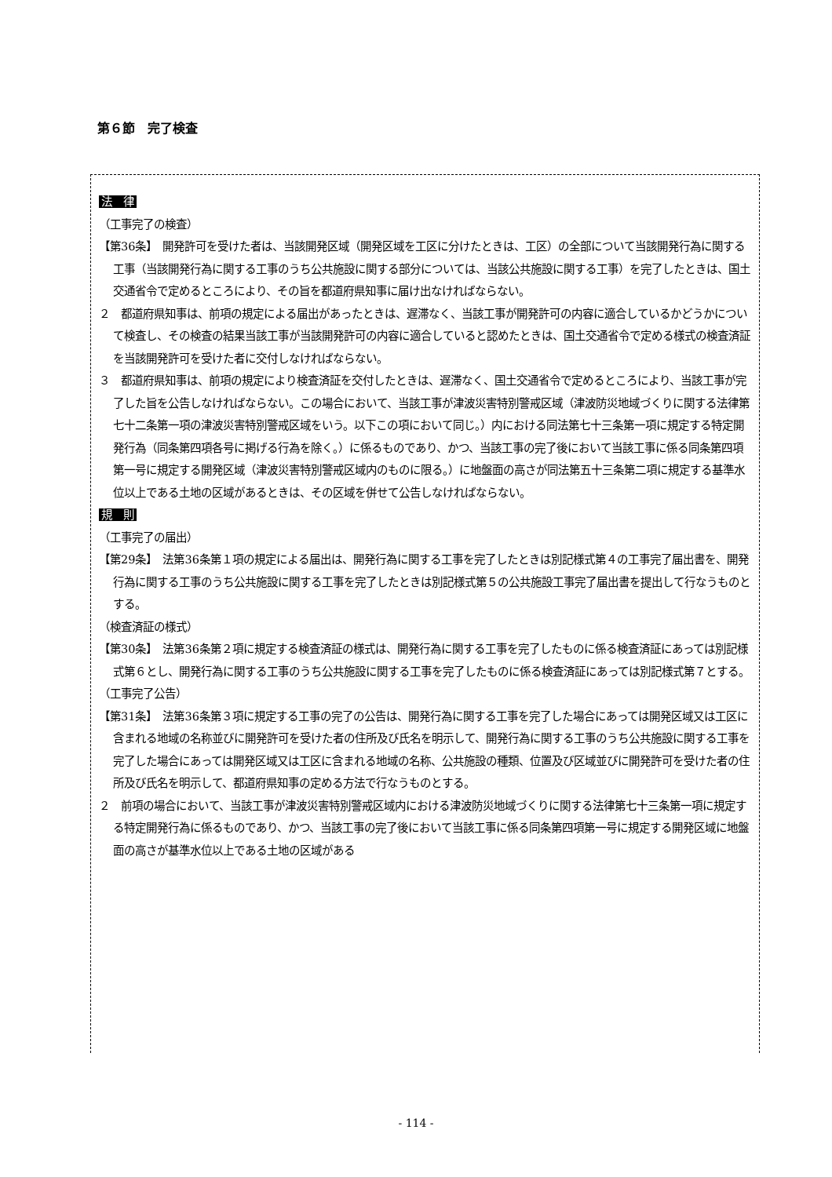第６節　完了検査
法　律
（工事完了の検査）
【第36条】　開発許可を受けた者は、当該開発区域（開発区域を工区に分けたときは、工区）の全部について当該開発行為に関する工事（当該開発行為に関する工事のうち公共施設に関する部分については、当該公共施設に関する工事）を完了したときは、国土交通省令で定めるところにより、その旨を都道府県知事に届け出なければならない。
２　都道府県知事は、前項の規定による届出があったときは、遅滞なく、当該工事が開発許可の内容に適合しているかどうかについて検査し、その検査の結果当該工事が当該開発許可の内容に適合していると認めたときは、国土交通省令で定める様式の検査済証を当該開発許可を受けた者に交付しなければならない。
３　都道府県知事は、前項の規定により検査済証を交付したときは、遅滞なく、国土交通省令で定めるところにより、当該工事が完了した旨を公告しなければならない。この場合において、当該工事が津波災害特別警戒区域（津波防災地域づくりに関する法律第七十二条第一項の津波災害特別警戒区域をいう。以下この項において同じ。）内における同法第七十三条第一項に規定する特定開発行為（同条第四項各号に掲げる行為を除く。）に係るものであり、かつ、当該工事の完了後において当該工事に係る同条第四項第一号に規定する開発区域（津波災害特別警戒区域内のものに限る。）に地盤面の高さが同法第五十三条第二項に規定する基準水位以上である土地の区域があるときは、その区域を併せて公告しなければならない。
規　則
（工事完了の届出）
【第29条】　法第36条第１項の規定による届出は、開発行為に関する工事を完了したときは別記様式第４の工事完了届出書を、開発行為に関する工事のうち公共施設に関する工事を完了したときは別記様式第５の公共施設工事完了届出書を提出して行なうものとする。
（検査済証の様式）
【第30条】　法第36条第２項に規定する検査済証の様式は、開発行為に関する工事を完了したものに係る検査済証にあっては別記様式第６とし、開発行為に関する工事のうち公共施設に関する工事を完了したものに係る検査済証にあっては別記様式第７とする。
（工事完了公告）
【第31条】　法第36条第３項に規定する工事の完了の公告は、開発行為に関する工事を完了した場合にあっては開発区域又は工区に含まれる地域の名称並びに開発許可を受けた者の住所及び氏名を明示して、開発行為に関する工事のうち公共施設に関する工事を完了した場合にあっては開発区域又は工区に含まれる地域の名称、公共施設の種類、位置及び区域並びに開発許可を受けた者の住所及び氏名を明示して、都道府県知事の定める方法で行なうものとする。
２　前項の場合において、当該工事が津波災害特別警戒区域内における津波防災地域づくりに関する法律第七十三条第一項に規定する特定開発行為に係るものであり、かつ、当該工事の完了後において当該工事に係る同条第四項第一号に規定する開発区域に地盤面の高さが基準水位以上である土地の区域がある
- 114 -